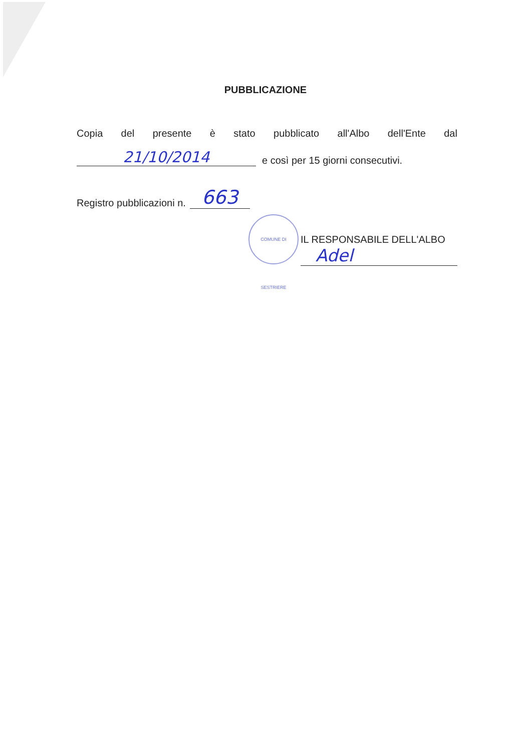PUBBLICAZIONE
Copia del presente è stato pubblicato all'Albo dell'Ente dal
21/10/2014 e così per 15 giorni consecutivi.
Registro pubblicazioni n. 663
IL RESPONSABILE DELL'ALBO
Adel
COMUNE DI SESTRIERE